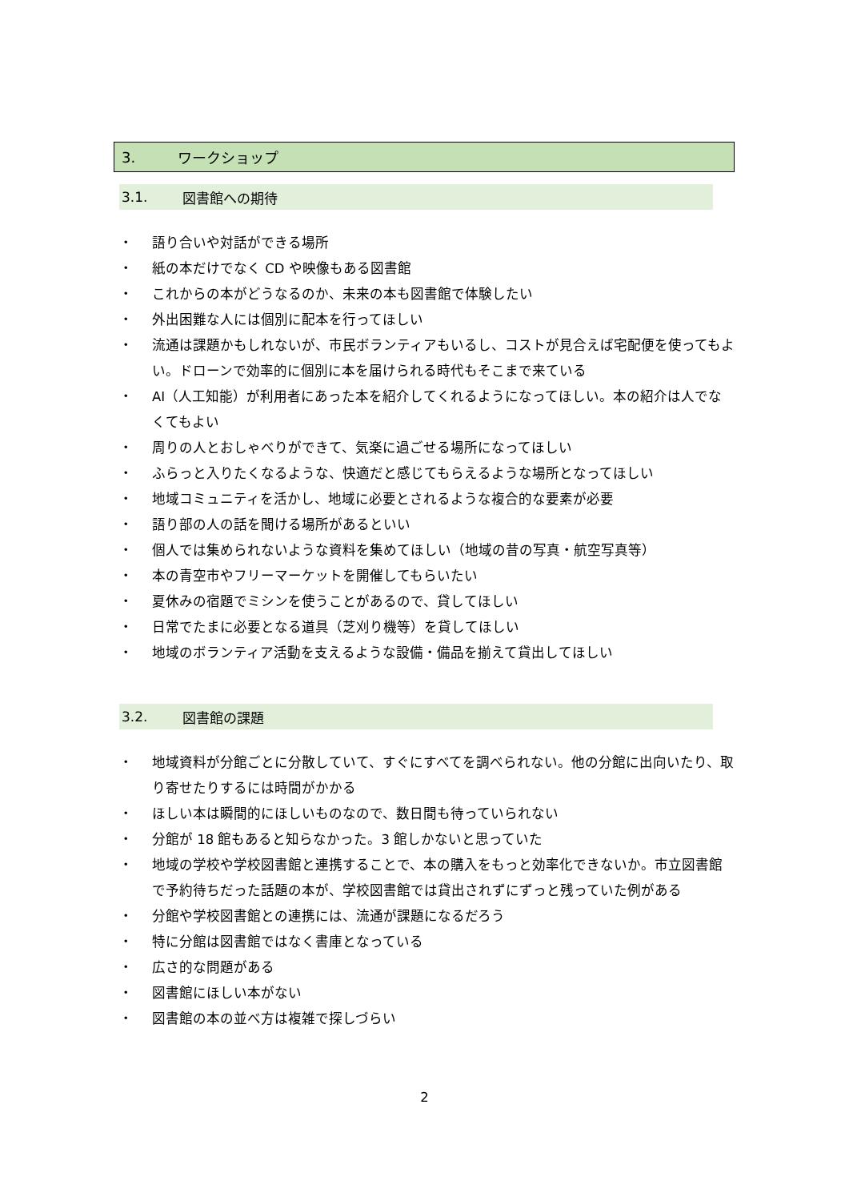3. ワークショップ
3.1. 図書館への期待
・ 語り合いや対話ができる場所
・ 紙の本だけでなく CD や映像もある図書館
・ これからの本がどうなるのか、未来の本も図書館で体験したい
・ 外出困難な人には個別に配本を行ってほしい
・ 流通は課題かもしれないが、市民ボランティアもいるし、コストが見合えば宅配便を使ってもよい。ドローンで効率的に個別に本を届けられる時代もそこまで来ている
・ AI（人工知能）が利用者にあった本を紹介してくれるようになってほしい。本の紹介は人でなくてもよい
・ 周りの人とおしゃべりができて、気楽に過ごせる場所になってほしい
・ ふらっと入りたくなるような、快適だと感じてもらえるような場所となってほしい
・ 地域コミュニティを活かし、地域に必要とされるような複合的な要素が必要
・ 語り部の人の話を聞ける場所があるといい
・ 個人では集められないような資料を集めてほしい（地域の昔の写真・航空写真等）
・ 本の青空市やフリーマーケットを開催してもらいたい
・ 夏休みの宿題でミシンを使うことがあるので、貸してほしい
・ 日常でたまに必要となる道具（芝刈り機等）を貸してほしい
・ 地域のボランティア活動を支えるような設備・備品を揃えて貸出してほしい
3.2. 図書館の課題
・ 地域資料が分館ごとに分散していて、すぐにすべてを調べられない。他の分館に出向いたり、取り寄せたりするには時間がかかる
・ ほしい本は瞬間的にほしいものなので、数日間も待っていられない
・ 分館が 18 館もあると知らなかった。3 館しかないと思っていた
・ 地域の学校や学校図書館と連携することで、本の購入をもっと効率化できないか。市立図書館で予約待ちだった話題の本が、学校図書館では貸出されずにずっと残っていた例がある
・ 分館や学校図書館との連携には、流通が課題になるだろう
・ 特に分館は図書館ではなく書庫となっている
・ 広さ的な問題がある
・ 図書館にほしい本がない
・ 図書館の本の並べ方は複雑で探しづらい
2